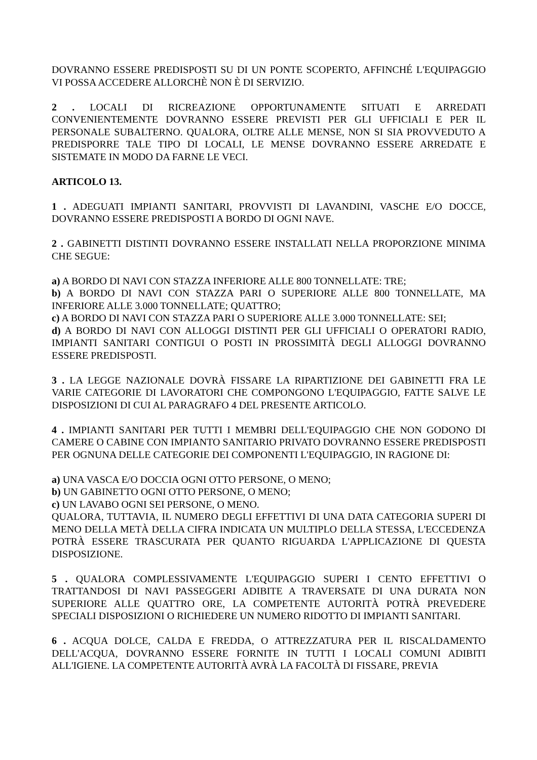DOVRANNO ESSERE PREDISPOSTI SU DI UN PONTE SCOPERTO, AFFINCHÉ L'EQUIPAGGIO VI POSSA ACCEDERE ALLORCHÈ NON È DI SERVIZIO.
2 . LOCALI DI RICREAZIONE OPPORTUNAMENTE SITUATI E ARREDATI CONVENIENTEMENTE DOVRANNO ESSERE PREVISTI PER GLI UFFICIALI E PER IL PERSONALE SUBALTERNO. QUALORA, OLTRE ALLE MENSE, NON SI SIA PROVVEDUTO A PREDISPORRE TALE TIPO DI LOCALI, LE MENSE DOVRANNO ESSERE ARREDATE E SISTEMATE IN MODO DA FARNE LE VECI.
ARTICOLO 13.
1 . ADEGUATI IMPIANTI SANITARI, PROVVISTI DI LAVANDINI, VASCHE E/O DOCCE, DOVRANNO ESSERE PREDISPOSTI A BORDO DI OGNI NAVE.
2 . GABINETTI DISTINTI DOVRANNO ESSERE INSTALLATI NELLA PROPORZIONE MINIMA CHE SEGUE:
a) A BORDO DI NAVI CON STAZZA INFERIORE ALLE 800 TONNELLATE: TRE;
b) A BORDO DI NAVI CON STAZZA PARI O SUPERIORE ALLE 800 TONNELLATE, MA INFERIORE ALLE 3.000 TONNELLATE; QUATTRO;
c) A BORDO DI NAVI CON STAZZA PARI O SUPERIORE ALLE 3.000 TONNELLATE: SEI;
d) A BORDO DI NAVI CON ALLOGGI DISTINTI PER GLI UFFICIALI O OPERATORI RADIO, IMPIANTI SANITARI CONTIGUI O POSTI IN PROSSIMITÀ DEGLI ALLOGGI DOVRANNO ESSERE PREDISPOSTI.
3 . LA LEGGE NAZIONALE DOVRÀ FISSARE LA RIPARTIZIONE DEI GABINETTI FRA LE VARIE CATEGORIE DI LAVORATORI CHE COMPONGONO L'EQUIPAGGIO, FATTE SALVE LE DISPOSIZIONI DI CUI AL PARAGRAFO 4 DEL PRESENTE ARTICOLO.
4 . IMPIANTI SANITARI PER TUTTI I MEMBRI DELL'EQUIPAGGIO CHE NON GODONO DI CAMERE O CABINE CON IMPIANTO SANITARIO PRIVATO DOVRANNO ESSERE PREDISPOSTI PER OGNUNA DELLE CATEGORIE DEI COMPONENTI L'EQUIPAGGIO, IN RAGIONE DI:
a) UNA VASCA E/O DOCCIA OGNI OTTO PERSONE, O MENO;
b) UN GABINETTO OGNI OTTO PERSONE, O MENO;
c) UN LAVABO OGNI SEI PERSONE, O MENO.
QUALORA, TUTTAVIA, IL NUMERO DEGLI EFFETTIVI DI UNA DATA CATEGORIA SUPERI DI MENO DELLA METÀ DELLA CIFRA INDICATA UN MULTIPLO DELLA STESSA, L'ECCEDENZA POTRÀ ESSERE TRASCURATA PER QUANTO RIGUARDA L'APPLICAZIONE DI QUESTA DISPOSIZIONE.
5 . QUALORA COMPLESSIVAMENTE L'EQUIPAGGIO SUPERI I CENTO EFFETTIVI O TRATTANDOSI DI NAVI PASSEGGERI ADIBITE A TRAVERSATE DI UNA DURATA NON SUPERIORE ALLE QUATTRO ORE, LA COMPETENTE AUTORITÀ POTRÀ PREVEDERE SPECIALI DISPOSIZIONI O RICHIEDERE UN NUMERO RIDOTTO DI IMPIANTI SANITARI.
6 . ACQUA DOLCE, CALDA E FREDDA, O ATTREZZATURA PER IL RISCALDAMENTO DELL'ACQUA, DOVRANNO ESSERE FORNITE IN TUTTI I LOCALI COMUNI ADIBITI ALL'IGIENE. LA COMPETENTE AUTORITÀ AVRÀ LA FACOLTÀ DI FISSARE, PREVIA